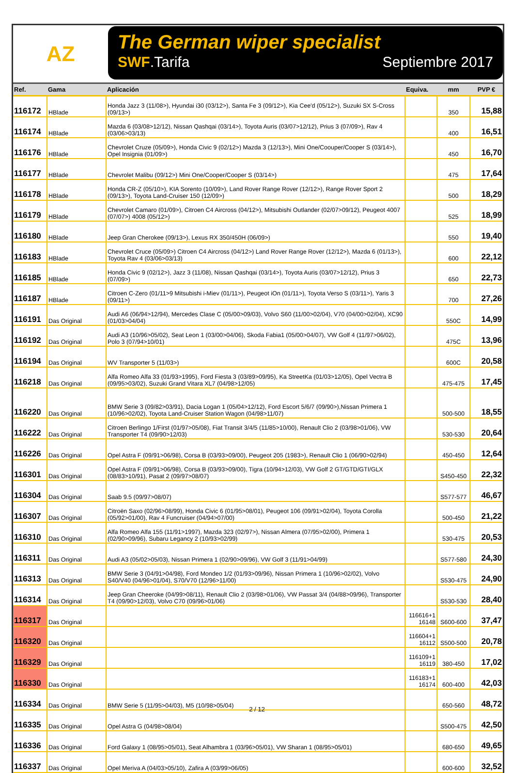AZ
The German wiper specialist
SWF.Tarifa Septiembre 2017
| Ref. | Gama | Aplicación | Equiva. | mm | PVP € |
| --- | --- | --- | --- | --- | --- |
| 116172 | HBlade | Honda Jazz 3 (11/08>), Hyundai i30 (03/12>), Santa Fe 3 (09/12>), Kia Cee'd (05/12>), Suzuki SX S-Cross (09/13>) | | 350 | 15,88 |
| 116174 | HBlade | Mazda 6 (03/08>12/12), Nissan Qashqai (03/14>), Toyota Auris (03/07>12/12), Prius 3 (07/09>), Rav 4 (03/06>03/13) | | 400 | 16,51 |
| 116176 | HBlade | Chevrolet Cruze (05/09>), Honda Civic 9 (02/12>) Mazda 3 (12/13>), Mini One/Coouper/Cooper S (03/14>), Opel Insignia (01/09>) | | 450 | 16,70 |
| 116177 | HBlade | Chevrolet Malibu (09/12>) Mini One/Cooper/Cooper S (03/14>) | | 475 | 17,64 |
| 116178 | HBlade | Honda CR-Z (05/10>), KIA Sorento (10/09>), Land Rover Range Rover (12/12>), Range Rover Sport 2 (09/13>), Toyota Land-Cruiser 150 (12/09>) | | 500 | 18,29 |
| 116179 | HBlade | Chevrolet Camaro (01/09>), Citroen C4 Aircross (04/12>), Mitsubishi Outlander (02/07>09/12), Peugeot 4007 (07/07>) 4008 (05/12>) | | 525 | 18,99 |
| 116180 | HBlade | Jeep Gran Cherokee (09/13>), Lexus RX 350/450H (06/09>) | | 550 | 19,40 |
| 116183 | HBlade | Chevrolet Cruce (05/09>) Citroen C4 Aircross (04/12>) Land Rover Range Rover (12/12>), Mazda 6 (01/13>), Toyota Rav 4 (03/06>03/13) | | 600 | 22,12 |
| 116185 | HBlade | Honda Civic 9 (02/12>), Jazz 3 (11/08), Nissan Qashqai (03/14>), Toyota Auris (03/07>12/12), Prius 3 (07/09>) | | 650 | 22,73 |
| 116187 | HBlade | Citroen C-Zero (01/11>9 Mitsubishi i-Miev (01/11>), Peugeot iOn (01/11>), Toyota Verso S (03/11>), Yaris 3 (09/11>) | | 700 | 27,26 |
| 116191 | Das Original | Audi A6 (06/94>12/94), Mercedes Clase C (05/00>09/03), Volvo S60 (11/00>02/04), V70 (04/00>02/04), XC90 (01/03>04/04) | | 550C | 14,99 |
| 116192 | Das Original | Audi A3 (10/96>05/02), Seat Leon 1 (03/00>04/06), Skoda Fabia1 (05/00>04/07), VW Golf 4 (11/97>06/02), Polo 3 (07/94>10/01) | | 475C | 13,96 |
| 116194 | Das Original | WV Transporter 5 (11/03>) | | 600C | 20,58 |
| 116218 | Das Original | Alfa Romeo Alfa 33 (01/93>1995), Ford Fiesta 3 (03/89>09/95), Ka StreetKa (01/03>12/05), Opel Vectra B (09/95>03/02), Suzuki Grand Vitara XL7 (04/98>12/05) | | 475-475 | 17,45 |
| 116220 | Das Original | BMW Serie 3 (09/82>03/91), Dacia Logan 1 (05/04>12/12), Ford Escort 5/6/7 (09/90>),Nissan Primera 1 (10/96>02/02), Toyota Land-Cruiser Station Wagon (04/98>11/07) | | 500-500 | 18,55 |
| 116222 | Das Original | Citroen Berlingo 1/First (01/97>05/08), Fiat Transit 3/4/5 (11/85>10/00), Renault Clio 2 (03/98>01/06), VW Transporter T4 (09/90>12/03) | | 530-530 | 20,64 |
| 116226 | Das Original | Opel Astra F (09/91>06/98), Corsa B (03/93>09/00), Peugeot 205 (1983>), Renault Clio 1 (06/90>02/94) | | 450-450 | 12,64 |
| 116301 | Das Original | Opel Astra F (09/91>06/98), Corsa B (03/93>09/00), Tigra (10/94>12/03), VW Golf 2 GT/GTD/GTI/GLX (08/83>10/91), Pasat 2 (09/97>08/07) | | S450-450 | 22,32 |
| 116304 | Das Original | Saab 9.5 (09/97>08/07) | | S577-577 | 46,67 |
| 116307 | Das Original | Citroën Saxo (02/96>08/99), Honda Civic 6 (01/95>08/01), Peugeot 106 (09/91>02/04), Toyota Corolla (05/92>01/00), Rav 4 Funcruiser (04/94>07/00) | | 500-450 | 21,22 |
| 116310 | Das Original | Alfa Romeo Alfa 155 (11/91>1997), Mazda 323 (02/97>), Nissan Almera (07/95>02/00), Primera 1 (02/90>09/96), Subaru Legancy 2 (10/93>02/99) | | 530-475 | 20,53 |
| 116311 | Das Original | Audi A3 (05/02>05/03), Nissan Primera 1 (02/90>09/96), VW Golf 3 (11/91>04/99) | | S577-580 | 24,30 |
| 116313 | Das Original | BMW Serie 3 (04/91>04/98), Ford Mondeo 1/2 (01/93>09/96), Nissan Primera 1 (10/96>02/02), Volvo S40/V40 (04/96>01/04), S70/V70 (12/96>11/00) | | S530-475 | 24,90 |
| 116314 | Das Original | Jeep Gran Cheeroke (04/99>08/11), Renault Clio 2 (03/98>01/06), VW Passat 3/4 (04/88>09/96), Transporter T4 (09/90>12/03), Volvo C70 (09/96>01/06) | | S530-530 | 28,40 |
| 116317 | Das Original | | 116616+1 16148 | S600-600 | 37,47 |
| 116320 | Das Original | | 116604+1 16112 | S500-500 | 20,78 |
| 116329 | Das Original | | 116109+1 16119 | 380-450 | 17,02 |
| 116330 | Das Original | | 116183+1 16174 | 600-400 | 42,03 |
| 116334 | Das Original | BMW Serie 5 (11/95>04/03), M5 (10/98>05/04) | | 650-560 | 48,72 |
| 116335 | Das Original | Opel Astra G (04/98>08/04) | | S500-475 | 42,50 |
| 116336 | Das Original | Ford Galaxy 1 (08/95>05/01), Seat Alhambra 1 (03/96>05/01), VW Sharan 1 (08/95>05/01) | | 680-650 | 49,65 |
| 116337 | Das Original | Opel Meriva A (04/03>05/10), Zafira A (03/99>06/05) | | 600-600 | 32,52 |
2 / 12